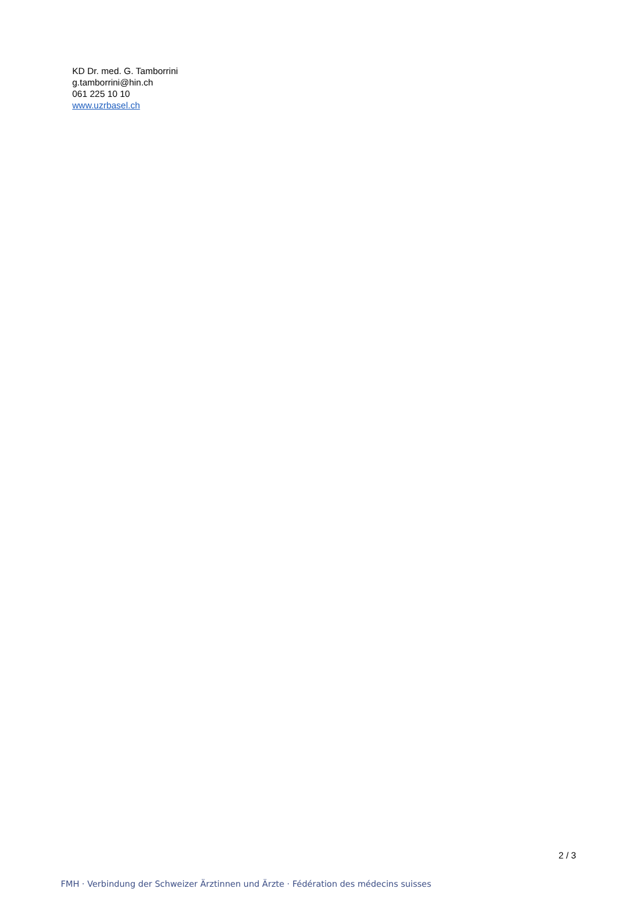KD Dr. med. G. Tamborrini
g.tamborrini@hin.ch
061 225 10 10
www.uzrbasel.ch
2 / 3
FMH · Verbindung der Schweizer Ärztinnen und Ärzte · Fédération des médecins suisses